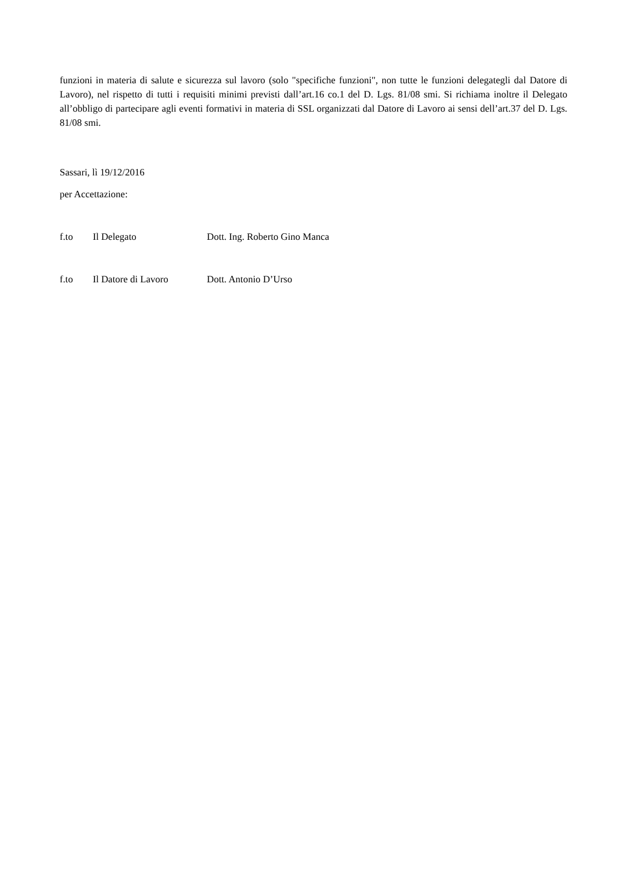funzioni in materia di salute e sicurezza sul lavoro (solo "specifiche funzioni", non tutte le funzioni delegategli dal Datore di Lavoro), nel rispetto di tutti i requisiti minimi previsti dall’art.16 co.1 del D. Lgs. 81/08 smi. Si richiama inoltre il Delegato all’obbligo di partecipare agli eventi formativi in materia di SSL organizzati dal Datore di Lavoro ai sensi dell’art.37 del D. Lgs. 81/08 smi.
Sassari, lì 19/12/2016
per Accettazione:
f.to Il Delegato Dott. Ing. Roberto Gino Manca
f.to Il Datore di Lavoro Dott. Antonio D’Urso